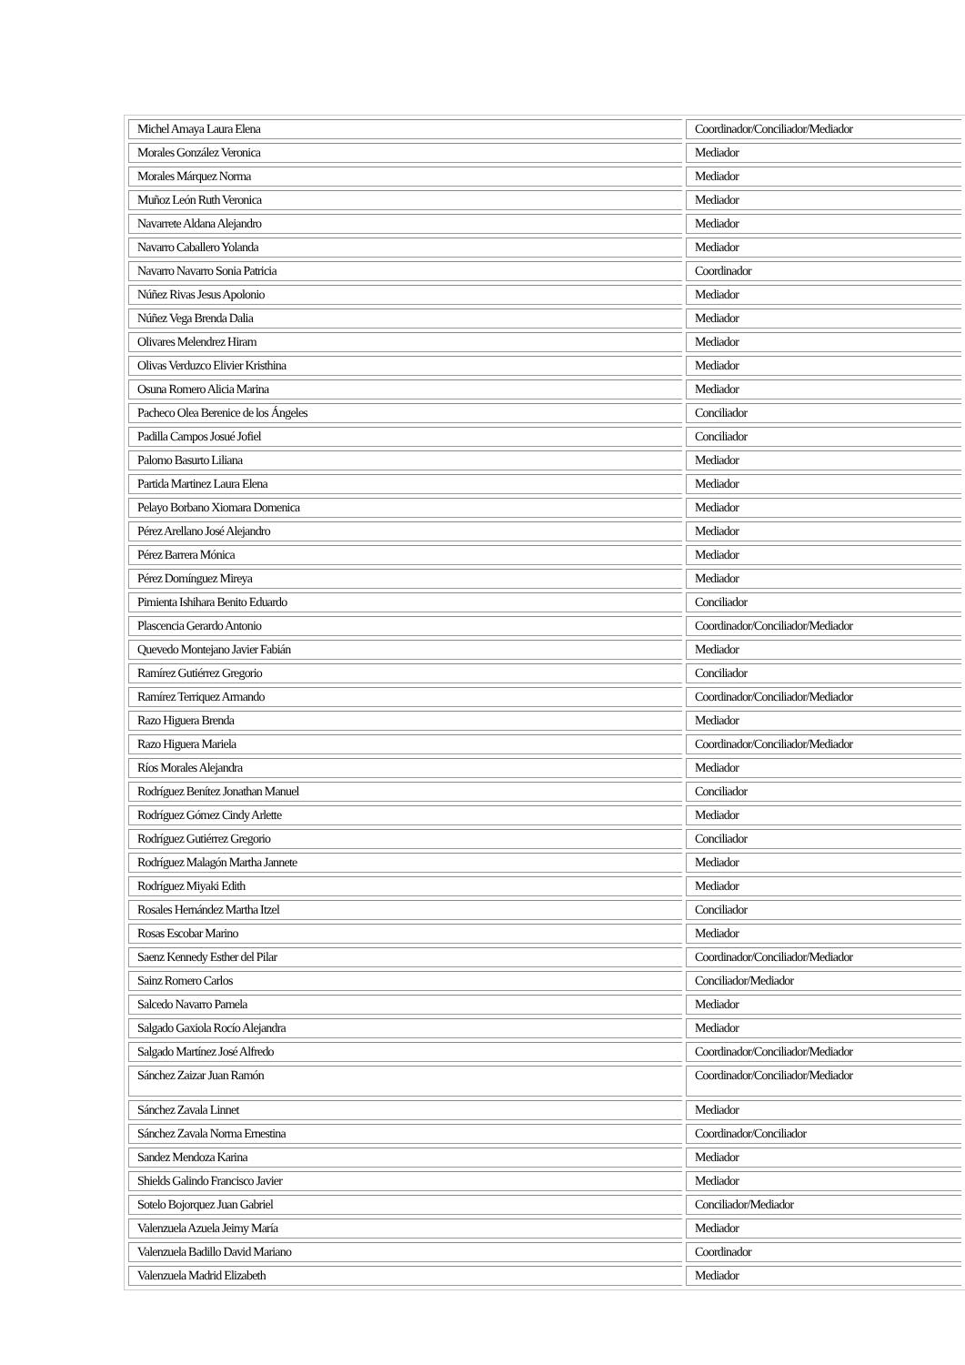| Michel Amaya Laura Elena | Coordinador/Conciliador/Mediador |
| Morales González Veronica | Mediador |
| Morales Márquez Norma | Mediador |
| Muñoz León Ruth Veronica | Mediador |
| Navarrete Aldana Alejandro | Mediador |
| Navarro Caballero Yolanda | Mediador |
| Navarro Navarro Sonia Patricia | Coordinador |
| Núñez Rivas Jesus Apolonio | Mediador |
| Núñez Vega Brenda Dalia | Mediador |
| Olivares Melendrez Hiram | Mediador |
| Olivas Verduzco Elivier Kristhina | Mediador |
| Osuna Romero Alicia Marina | Mediador |
| Pacheco Olea Berenice de los Ángeles | Conciliador |
| Padilla Campos Josué Jofiel | Conciliador |
| Palomo Basurto Liliana | Mediador |
| Partida Martinez Laura Elena | Mediador |
| Pelayo Borbano Xiomara Domenica | Mediador |
| Pérez Arellano José Alejandro | Mediador |
| Pérez Barrera Mónica | Mediador |
| Pérez Domínguez Mireya | Mediador |
| Pimienta Ishihara Benito Eduardo | Conciliador |
| Plascencia Gerardo Antonio | Coordinador/Conciliador/Mediador |
| Quevedo Montejano Javier Fabián | Mediador |
| Ramírez Gutiérrez Gregorio | Conciliador |
| Ramírez Terriquez Armando | Coordinador/Conciliador/Mediador |
| Razo Higuera Brenda | Mediador |
| Razo Higuera Mariela | Coordinador/Conciliador/Mediador |
| Ríos Morales Alejandra | Mediador |
| Rodríguez Benítez Jonathan Manuel | Conciliador |
| Rodríguez Gómez Cindy Arlette | Mediador |
| Rodríguez Gutiérrez Gregorio | Conciliador |
| Rodríguez Malagón Martha Jannete | Mediador |
| Rodríguez Miyaki Edith | Mediador |
| Rosales Hernández Martha Itzel | Conciliador |
| Rosas Escobar Marino | Mediador |
| Saenz Kennedy Esther del Pilar | Coordinador/Conciliador/Mediador |
| Sainz Romero Carlos | Conciliador/Mediador |
| Salcedo Navarro Pamela | Mediador |
| Salgado Gaxiola Rocío Alejandra | Mediador |
| Salgado Martínez José Alfredo | Coordinador/Conciliador/Mediador |
| Sánchez Zaizar Juan Ramón | Coordinador/Conciliador/Mediador |
| Sánchez Zavala Linnet | Mediador |
| Sánchez Zavala Norma Ernestina | Coordinador/Conciliador |
| Sandez Mendoza Karina | Mediador |
| Shields Galindo Francisco Javier | Mediador |
| Sotelo Bojorquez Juan Gabriel | Conciliador/Mediador |
| Valenzuela Azuela Jeimy María | Mediador |
| Valenzuela Badillo David Mariano | Coordinador |
| Valenzuela Madrid Elizabeth | Mediador |